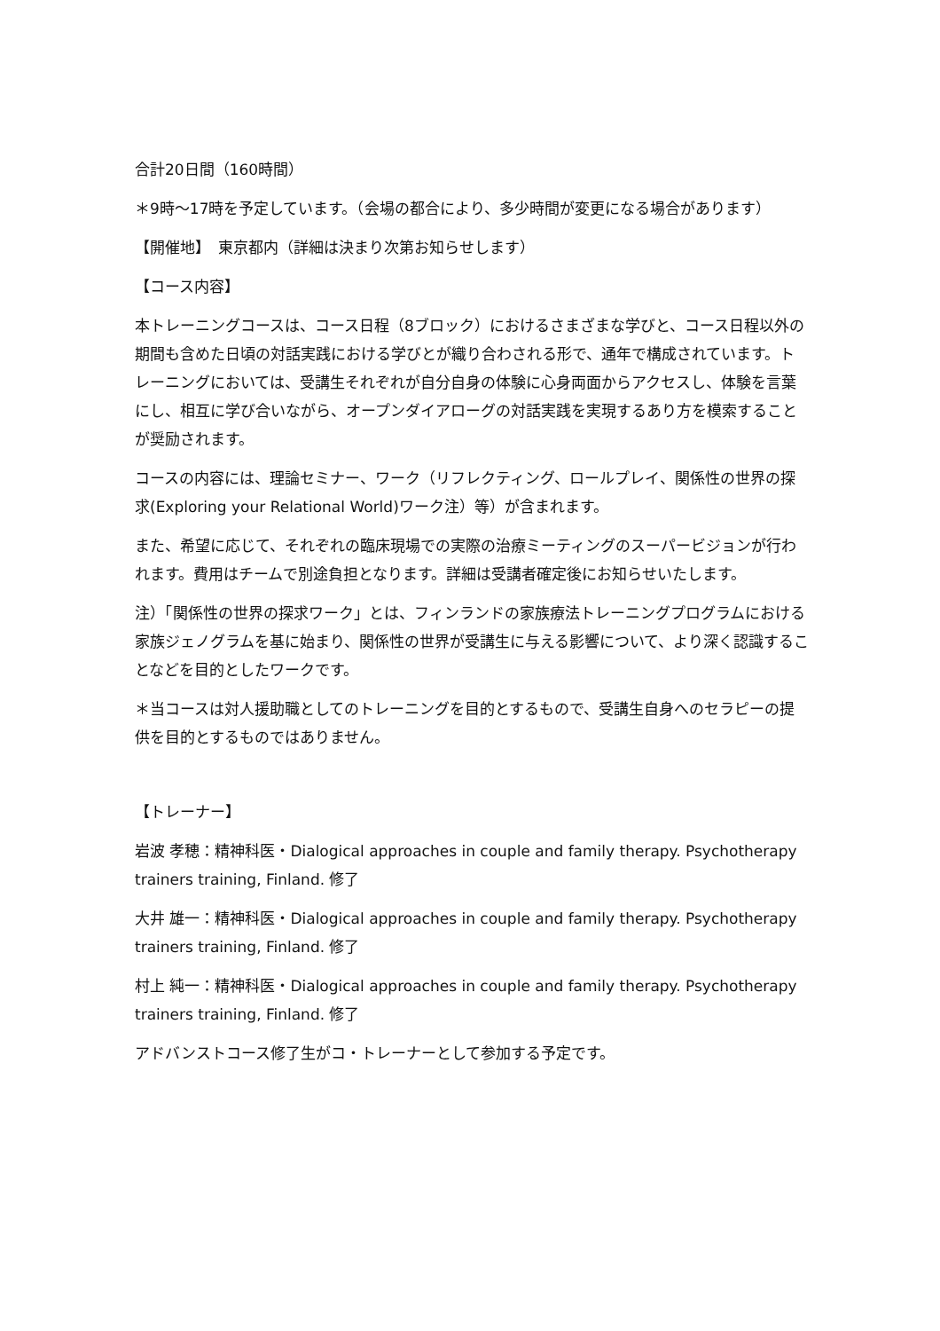合計20日間（160時間）
＊9時〜17時を予定しています。（会場の都合により、多少時間が変更になる場合があります）
【開催地】　東京都内（詳細は決まり次第お知らせします）
【コース内容】
本トレーニングコースは、コース日程（8ブロック）におけるさまざまな学びと、コース日程以外の期間も含めた日頃の対話実践における学びとが織り合わされる形で、通年で構成されています。トレーニングにおいては、受講生それぞれが自分自身の体験に心身両面からアクセスし、体験を言葉にし、相互に学び合いながら、オープンダイアローグの対話実践を実現するあり方を模索することが奨励されます。
コースの内容には、理論セミナー、ワーク（リフレクティング、ロールプレイ、関係性の世界の探求(Exploring your Relational World)ワーク注）等）が含まれます。
また、希望に応じて、それぞれの臨床現場での実際の治療ミーティングのスーパービジョンが行われます。費用はチームで別途負担となります。詳細は受講者確定後にお知らせいたします。
注）「関係性の世界の探求ワーク」とは、フィンランドの家族療法トレーニングプログラムにおける家族ジェノグラムを基に始まり、関係性の世界が受講生に与える影響について、より深く認識することなどを目的としたワークです。
＊当コースは対人援助職としてのトレーニングを目的とするもので、受講生自身へのセラピーの提供を目的とするものではありません。
【トレーナー】
岩波 孝穂：精神科医・Dialogical approaches in couple and family therapy. Psychotherapy trainers training, Finland. 修了
大井 雄一：精神科医・Dialogical approaches in couple and family therapy. Psychotherapy trainers training, Finland. 修了
村上 純一：精神科医・Dialogical approaches in couple and family therapy. Psychotherapy trainers training, Finland. 修了
アドバンストコース修了生がコ・トレーナーとして参加する予定です。